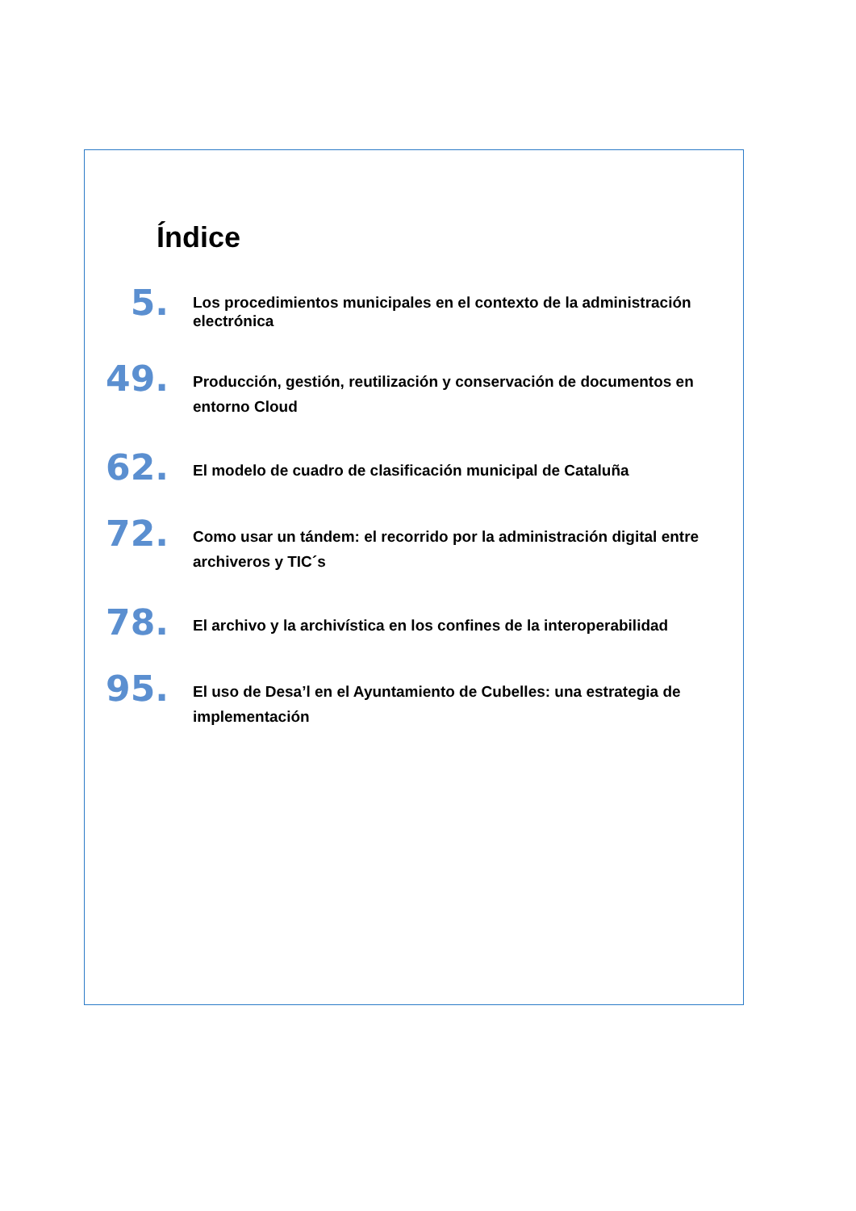Índice
5.
Los procedimientos municipales en el contexto de la administración electrónica
49.
Producción, gestión, reutilización y conservación de documentos en entorno Cloud
62.
El modelo de cuadro de clasificación municipal de Cataluña
72.
Como usar un tándem: el recorrido por la administración digital entre archiveros y TIC´s
78.
El archivo y la archivística en los confines de la interoperabilidad
95.
El uso de Desa’l en el Ayuntamiento de Cubelles: una estrategia de implementación